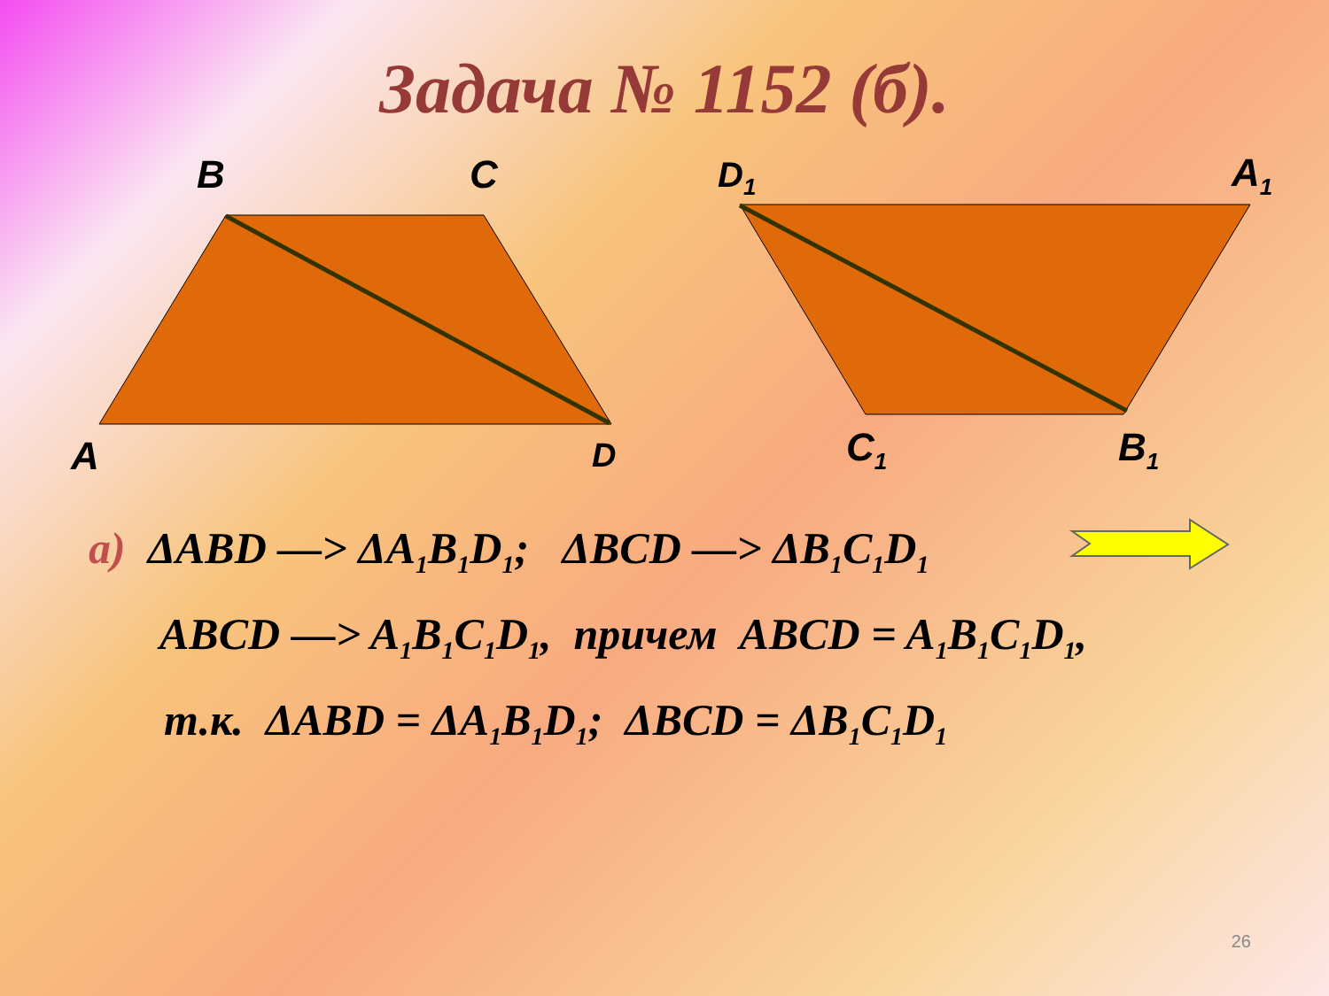Задача № 1152 (б).
B C
A D
D<sub>1</sub> A<sub>1</sub>
C<sub>1</sub> B<sub>1</sub>
а) ΔABD —> ΔA<sub>1</sub>B<sub>1</sub>D<sub>1</sub>; ΔBCD —> ΔB<sub>1</sub>C<sub>1</sub>D<sub>1</sub>
ABCD —> A<sub>1</sub>B<sub>1</sub>C<sub>1</sub>D<sub>1</sub>, причем ABCD = A<sub>1</sub>B<sub>1</sub>C<sub>1</sub>D<sub>1</sub>,
т.к. ΔABD = ΔA<sub>1</sub>B<sub>1</sub>D<sub>1</sub>; ΔBCD = ΔB<sub>1</sub>C<sub>1</sub>D<sub>1</sub>
26